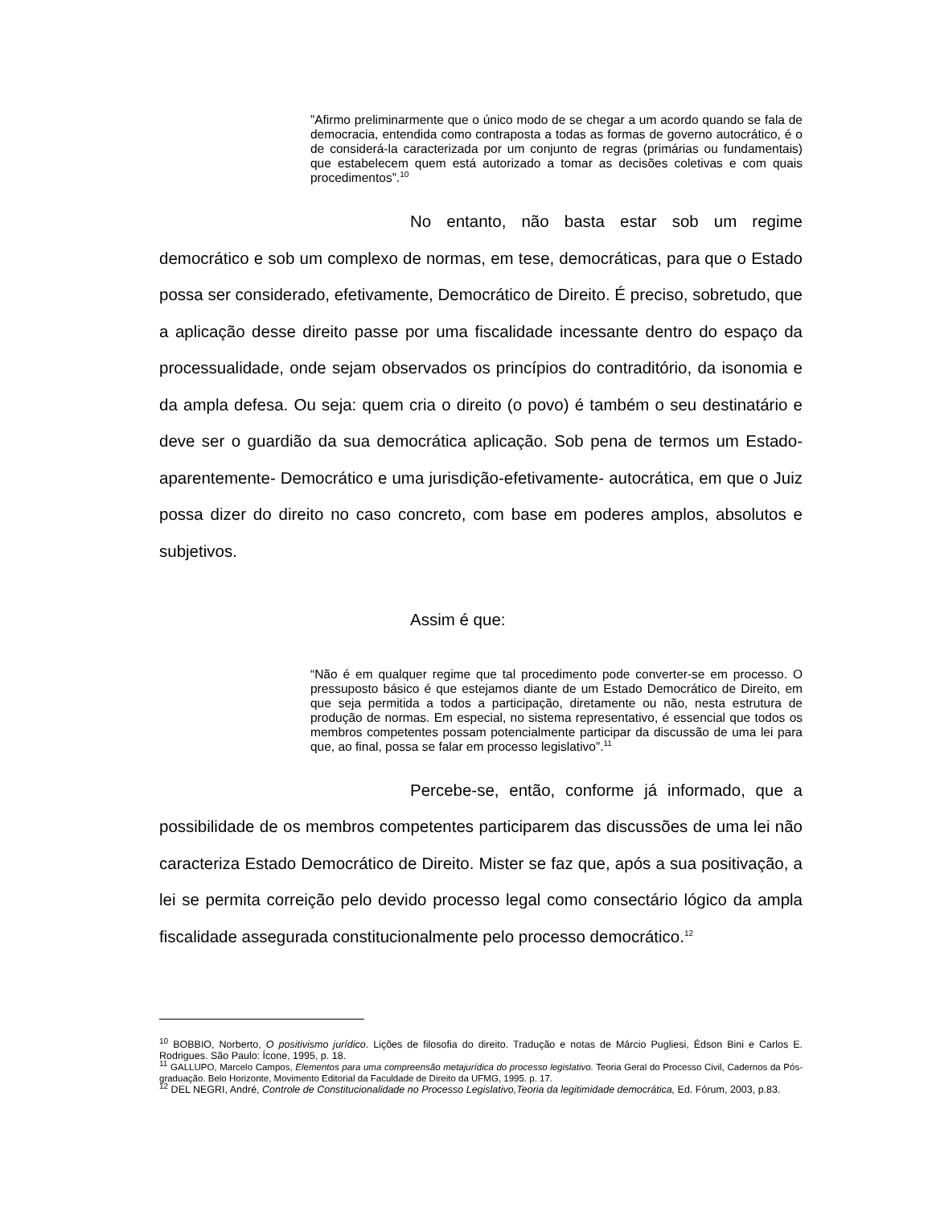”Afirmo preliminarmente que o único modo de se chegar a um acordo quando se fala de democracia, entendida como contraposta a todas as formas de governo autocrático, é o de considerá-la caracterizada por um conjunto de regras (primárias ou fundamentais) que estabelecem quem está autorizado a tomar as decisões coletivas e com quais procedimentos”.<sup>10</sup>
No entanto, não basta estar sob um regime democrático e sob um complexo de normas, em tese, democráticas, para que o Estado possa ser considerado, efetivamente, Democrático de Direito. É preciso, sobretudo, que a aplicação desse direito passe por uma fiscalidade incessante dentro do espaço da processualidade, onde sejam observados os princípios do contraditório, da isonomia e da ampla defesa. Ou seja: quem cria o direito (o povo) é também o seu destinatário e deve ser o guardião da sua democrática aplicação. Sob pena de termos um Estado- aparentemente- Democrático e uma jurisdição-efetivamente- autocrática, em que o Juiz possa dizer do direito no caso concreto, com base em poderes amplos, absolutos e subjetivos.
Assim é que:
“Não é em qualquer regime que tal procedimento pode converter-se em processo. O pressuposto básico é que estejamos diante de um Estado Democrático de Direito, em que seja permitida a todos a participação, diretamente ou não, nesta estrutura de produção de normas. Em especial, no sistema representativo, é essencial que todos os membros competentes possam potencialmente participar da discussão de uma lei para que, ao final, possa se falar em processo legislativo”.<sup>11</sup>
Percebe-se, então, conforme já informado, que a possibilidade de os membros competentes participarem das discussões de uma lei não caracteriza Estado Democrático de Direito. Mister se faz que, após a sua positivação, a lei se permita correição pelo devido processo legal como consectário lógico da ampla fiscalidade assegurada constitucionalmente pelo processo democrático.<sup>12</sup>
<sup>10</sup> BOBBIO, Norberto, O positivismo jurídico. Lições de filosofia do direito. Tradução e notas de Márcio Pugliesi, Édson Bini e Carlos E. Rodrigues. São Paulo: Ícone, 1995, p. 18.
<sup>11</sup> GALLUPO, Marcelo Campos, Elementos para uma compreensão metajurídica do processo legislativo. Teoria Geral do Processo Civil, Cadernos da Pós-graduação. Belo Horizonte, Movimento Editorial da Faculdade de Direito da UFMG, 1995. p. 17.
<sup>12</sup> DEL NEGRI, André, Controle de Constitucionalidade no Processo Legislativo,Teoria da legitimidade democrática, Ed. Fórum, 2003, p.83.